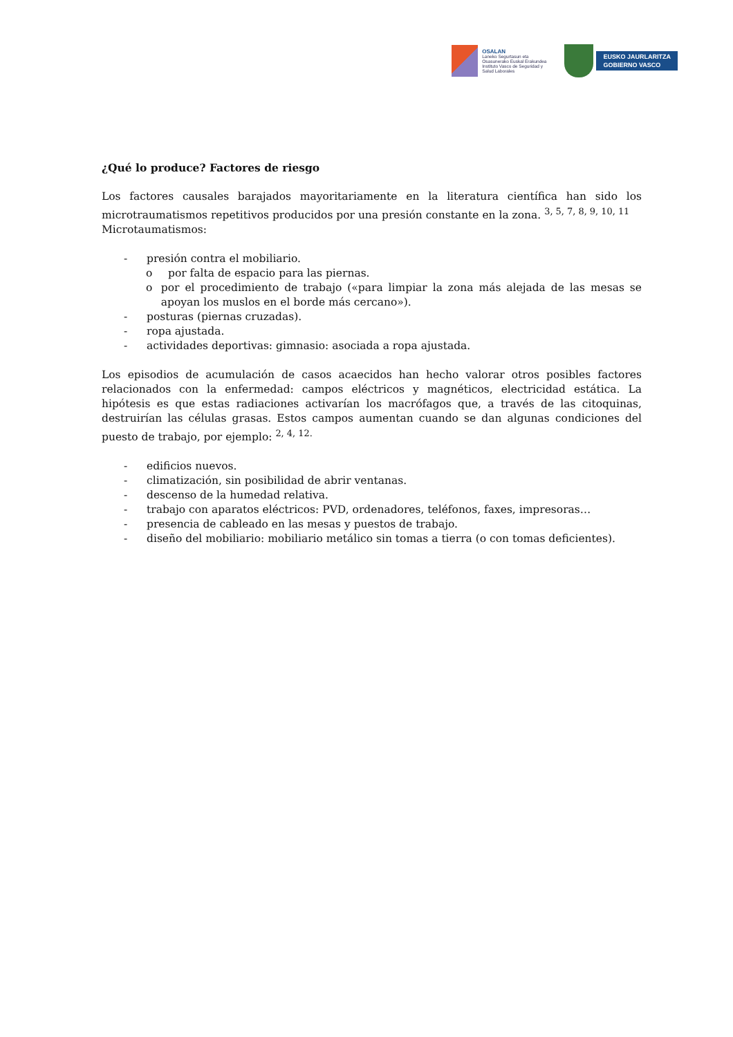OSALAN
Laneko Segurtasun eta
Osasunerako Euskal Erakundea
Instituto Vasco de Seguridad y
Salud Laborales
EUSKO JAURLARITZA
GOBIERNO VASCO
¿Qué lo produce? Factores de riesgo
Los factores causales barajados mayoritariamente en la literatura científica han sido los microtraumatismos repetitivos producidos por una presión constante en la zona. <sup>3, 5, 7, 8, 9, 10, 11</sup>
Microtaumatismos:
- presión contra el mobiliario.
o por falta de espacio para las piernas.
o por el procedimiento de trabajo («para limpiar la zona más alejada de las mesas se apoyan los muslos en el borde más cercano»).
- posturas (piernas cruzadas).
- ropa ajustada.
- actividades deportivas: gimnasio: asociada a ropa ajustada.
Los episodios de acumulación de casos acaecidos han hecho valorar otros posibles factores relacionados con la enfermedad: campos eléctricos y magnéticos, electricidad estática. La hipótesis es que estas radiaciones activarían los macrófagos que, a través de las citoquinas, destruirían las células grasas. Estos campos aumentan cuando se dan algunas condiciones del puesto de trabajo, por ejemplo: <sup>2, 4, 12.</sup>
- edificios nuevos.
- climatización, sin posibilidad de abrir ventanas.
- descenso de la humedad relativa.
- trabajo con aparatos eléctricos: PVD, ordenadores, teléfonos, faxes, impresoras…
- presencia de cableado en las mesas y puestos de trabajo.
- diseño del mobiliario: mobiliario metálico sin tomas a tierra (o con tomas deficientes).